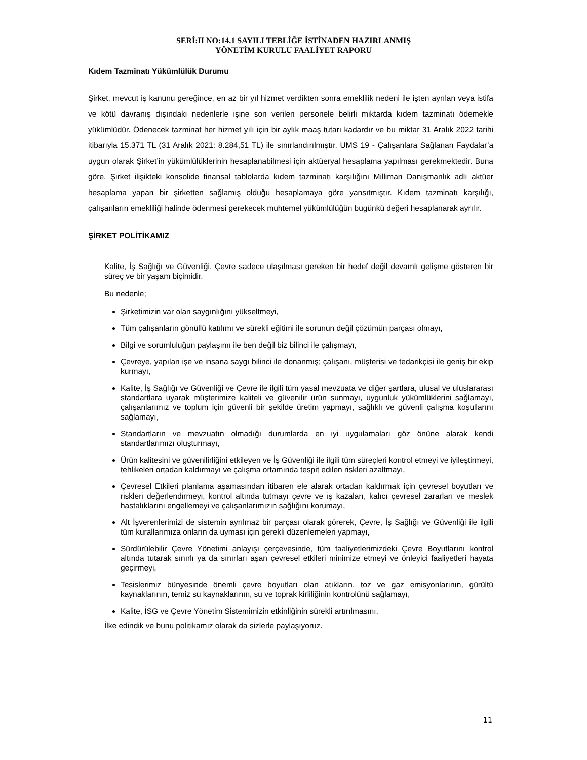SERİ:II NO:14.1 SAYILI TEBLİĞE İSTİNADEN HAZIRLANMIŞ
YÖNETİM KURULU FAALİYET RAPORU
Kıdem Tazminatı Yükümlülük Durumu
Şirket, mevcut iş kanunu gereğince, en az bir yıl hizmet verdikten sonra emeklilik nedeni ile işten ayrılan veya istifa ve kötü davranış dışındaki nedenlerle işine son verilen personele belirli miktarda kıdem tazminatı ödemekle yükümlüdür. Ödenecek tazminat her hizmet yılı için bir aylık maaş tutarı kadardır ve bu miktar 31 Aralık 2022 tarihi itibarıyla 15.371 TL (31 Aralık 2021: 8.284,51 TL) ile sınırlandırılmıştır. UMS 19 - Çalışanlara Sağlanan Faydalar’a uygun olarak Şirket’in yükümlülüklerinin hesaplanabilmesi için aktüeryal hesaplama yapılması gerekmektedir. Buna göre, Şirket ilişikteki konsolide finansal tablolarda kıdem tazminatı karşılığını Milliman Danışmanlık adlı aktüer hesaplama yapan bir şirketten sağlamış olduğu hesaplamaya göre yansıtmıştır. Kıdem tazminatı karşılığı, çalışanların emekliliği halinde ödenmesi gerekecek muhtemel yükümlülüğün bugünkü değeri hesaplanarak ayrılır.
ŞİRKET POLİTİKAMIZ
Kalite, İş Sağlığı ve Güvenliği, Çevre sadece ulaşılması gereken bir hedef değil devamlı gelişme gösteren bir süreç ve bir yaşam biçimidir.
Bu nedenle;
Şirketimizin var olan saygınlığını yükseltmeyi,
Tüm çalışanların gönüllü katılımı ve sürekli eğitimi ile sorunun değil çözümün parçası olmayı,
Bilgi ve sorumluluğun paylaşımı ile ben değil biz bilinci ile çalışmayı,
Çevreye, yapılan işe ve insana saygı bilinci ile donanmış; çalışanı, müşterisi ve tedarikçisi ile geniş bir ekip kurmayı,
Kalite, İş Sağlığı ve Güvenliği ve Çevre ile ilgili tüm yasal mevzuata ve diğer şartlara, ulusal ve uluslararası standartlara uyarak müşterimize kaliteli ve güvenilir ürün sunmayı, uygunluk yükümlüklerini sağlamayı, çalışanlarımız ve toplum için güvenli bir şekilde üretim yapmayı, sağlıklı ve güvenli çalışma koşullarını sağlamayı,
Standartların ve mevzuatın olmadığı durumlarda en iyi uygulamaları göz önüne alarak kendi standartlarımızı oluşturmayı,
Ürün kalitesini ve güvenilirliğini etkileyen ve İş Güvenliği ile ilgili tüm süreçleri kontrol etmeyi ve iyileştirmeyi, tehlikeleri ortadan kaldırmayı ve çalışma ortamında tespit edilen riskleri azaltmayı,
Çevresel Etkileri planlama aşamasından itibaren ele alarak ortadan kaldırmak için çevresel boyutları ve riskleri değerlendirmeyi, kontrol altında tutmayı çevre ve iş kazaları, kalıcı çevresel zararları ve meslek hastalıklarını engellemeyi ve çalışanlarımızın sağlığını korumayı,
Alt İşverenlerimizi de sistemin ayrılmaz bir parçası olarak görerek, Çevre, İş Sağlığı ve Güvenliği ile ilgili tüm kurallarımıza onların da uyması için gerekli düzenlemeleri yapmayı,
Sürdürülebilir Çevre Yönetimi anlayışı çerçevesinde, tüm faaliyetlerimizdeki Çevre Boyutlarını kontrol altında tutarak sınırlı ya da sınırları aşan çevresel etkileri minimize etmeyi ve önleyici faaliyetleri hayata geçirmeyi,
Tesislerimiz bünyesinde önemli çevre boyutları olan atıkların, toz ve gaz emisyonlarının, gürültü kaynaklarının, temiz su kaynaklarının, su ve toprak kirliliğinin kontrolünü sağlamayı,
Kalite, İSG ve Çevre Yönetim Sistemimizin etkinliğinin sürekli artırılmasını,
İlke edindik ve bunu politikamız olarak da sizlerle paylaşıyoruz.
11